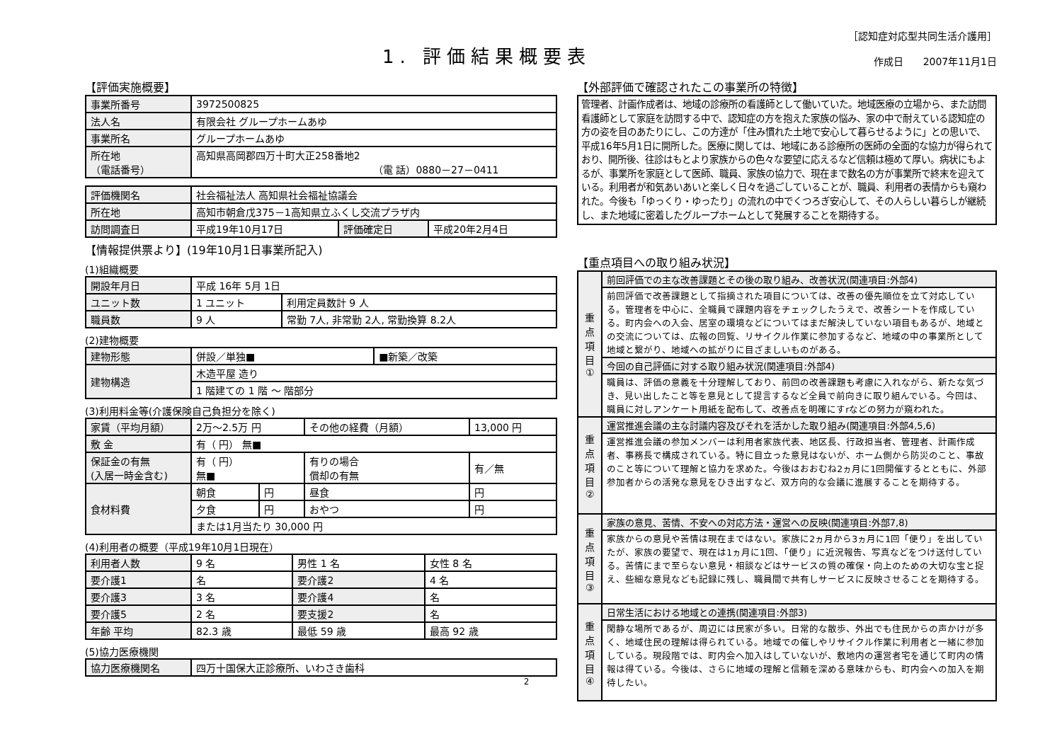1. 評価結果概要表
［認知症対応型共同生活介護用］
作成日　　2007年11月1日
【評価実施概要】
| 事業所番号 | 3972500825 |
| 法人名 | 有限会社 グループホームあゆ |
| 事業所名 | グループホームあゆ |
| 所在地 （電話番号） | 高知県高岡郡四万十町大正258番地2 （電 話）0880－27－0411 |
| 評価機関名 | 社会福祉法人 高知県社会福祉協議会 | | |
| 所在地 | 高知市朝倉戊375－1高知県立ふくし交流プラザ内 | | |
| 訪問調査日 | 平成19年10月17日 | 評価確定日 | 平成20年2月4日 |
【情報提供票より】(19年10月1日事業所記入)
(1)組織概要
| 開設年月日 | 平成 16年 5月 1日 | |
| ユニット数 | 1 ユニット | 利用定員数計 9 人 |
| 職員数 | 9 人 | 常勤 7人, 非常勤 2人, 常勤換算 8.2人 |
(2)建物概要
| 建物形態 | 併設／単独■ | ■新築／改築 |
| 建物構造 | 木造平屋 造り | |
| | 1 階建ての 1 階 ～ 階部分 | |
(3)利用料金等(介護保険自己負担分を除く)
| 家賃（平均月額） | 2万～2.5万 円 | | その他の経費（月額） | 13,000 円 |
| 敷 金 | 有（ 円） 無■ | | | |
| 保証金の有無 (入居一時金含む) | 有（ 円） 無■ | | 有りの場合 償却の有無 | 有／無 |
| 食材料費 | 朝食 | 円 | 昼食 | 円 |
| | 夕食 | 円 | おやつ | 円 |
| | または1月当たり 30,000 円 | | | |
(4)利用者の概要（平成19年10月1日現在）
| 利用者人数 | 9 名 | 男性 1 名 | 女性 8 名 |
| 要介護1 | 名 | 要介護2 | 4 名 |
| 要介護3 | 3 名 | 要介護4 | 名 |
| 要介護5 | 2 名 | 要支援2 | 名 |
| 年齢 平均 | 82.3 歳 | 最低 59 歳 | 最高 92 歳 |
(5)協力医療機関
| 協力医療機関名 | 四万十国保大正診療所、いわさき歯科 |
2
【外部評価で確認されたこの事業所の特徴】
管理者、計画作成者は、地域の診療所の看護師として働いていた。地域医療の立場から、また訪問看護師として家庭を訪問する中で、認知症の方を抱えた家族の悩み、家の中で耐えている認知症の方の姿を目のあたりにし、この方達が「住み慣れた土地で安心して暮らせるように」との思いで、平成16年5月1日に開所した。医療に関しては、地域にある診療所の医師の全面的な協力が得られており、開所後、往診はもとより家族からの色々な要望に応えるなど信頼は極めて厚い。病状にもよるが、事業所を家庭として医師、職員、家族の協力で、現在まで数名の方が事業所で終末を迎えている。利用者が和気あいあいと楽しく日々を過ごしていることが、職員、利用者の表情からも窺われた。今後も「ゆっくり・ゆったり」の流れの中でくつろぎ安心して、その人らしい暮らしが継続し、また地域に密着したグループホームとして発展することを期待する。
【重点項目への取り組み状況】
| 重 点 項 目 ① | 前回評価での主な改善課題とその後の取り組み、改善状況(関連項目:外部4) |
| | 前回評価で改善課題として指摘された項目については、改善の優先順位を立て対応している。管理者を中心に、全職員で課題内容をチェックしたうえで、改善シートを作成している。町内会への入会、居室の環境などについてはまだ解決していない項目もあるが、地域との交流については、広報の回覧、リサイクル作業に参加するなど、地域の中の事業所として地域と繋がり、地域への拡がりに目ざましいものがある。 |
| | 今回の自己評価に対する取り組み状況(関連項目:外部4) |
| | 職員は、評価の意義を十分理解しており、前回の改善課題も考慮に入れながら、新たな気づき、見い出したこと等を意見として提言するなど全員で前向きに取り組んでいる。今回は、職員に対しアンケート用紙を配布して、改善点を明確にすrなどの努力が窺われた。 |
| 重 点 項 目 ② | 運営推進会議の主な討議内容及びそれを活かした取り組み(関連項目:外部4,5,6) |
| | 運営推進会議の参加メンバーは利用者家族代表、地区長、行政担当者、管理者、計画作成者、事務長で構成されている。特に目立った意見はないが、ホーム側から防災のこと、事故のこと等について理解と協力を求めた。今後はおおむね2ヵ月に1回開催するとともに、外部参加者からの活発な意見をひき出すなど、双方向的な会議に進展することを期待する。 |
| 重 点 項 目 ③ | 家族の意見、苦情、不安への対応方法・運営への反映(関連項目:外部7,8) |
| | 家族からの意見や苦情は現在まではない。家族に2ヵ月から3ヵ月に1回「便り」を出していたが、家族の要望で、現在は1ヵ月に1回、「便り」に近況報告、写真などをつけ送付している。苦情にまで至らない意見・相談などはサービスの質の確保・向上のための大切な宝と捉え、些細な意見なども記録に残し、職員間で共有しサービスに反映させることを期待する。 |
| 重 点 項 目 ④ | 日常生活における地域との連携(関連項目:外部3) |
| | 閑静な場所であるが、周辺には民家が多い。日常的な散歩、外出でも住民からの声かけが多く、地域住民の理解は得られている。地域での催しやリサイクル作業に利用者と一緒に参加している。現段階では、町内会へ加入はしていないが、敷地内の運営者宅を通じて町内の情報は得ている。今後は、さらに地域の理解と信頼を深める意味からも、町内会への加入を期待したい。 |